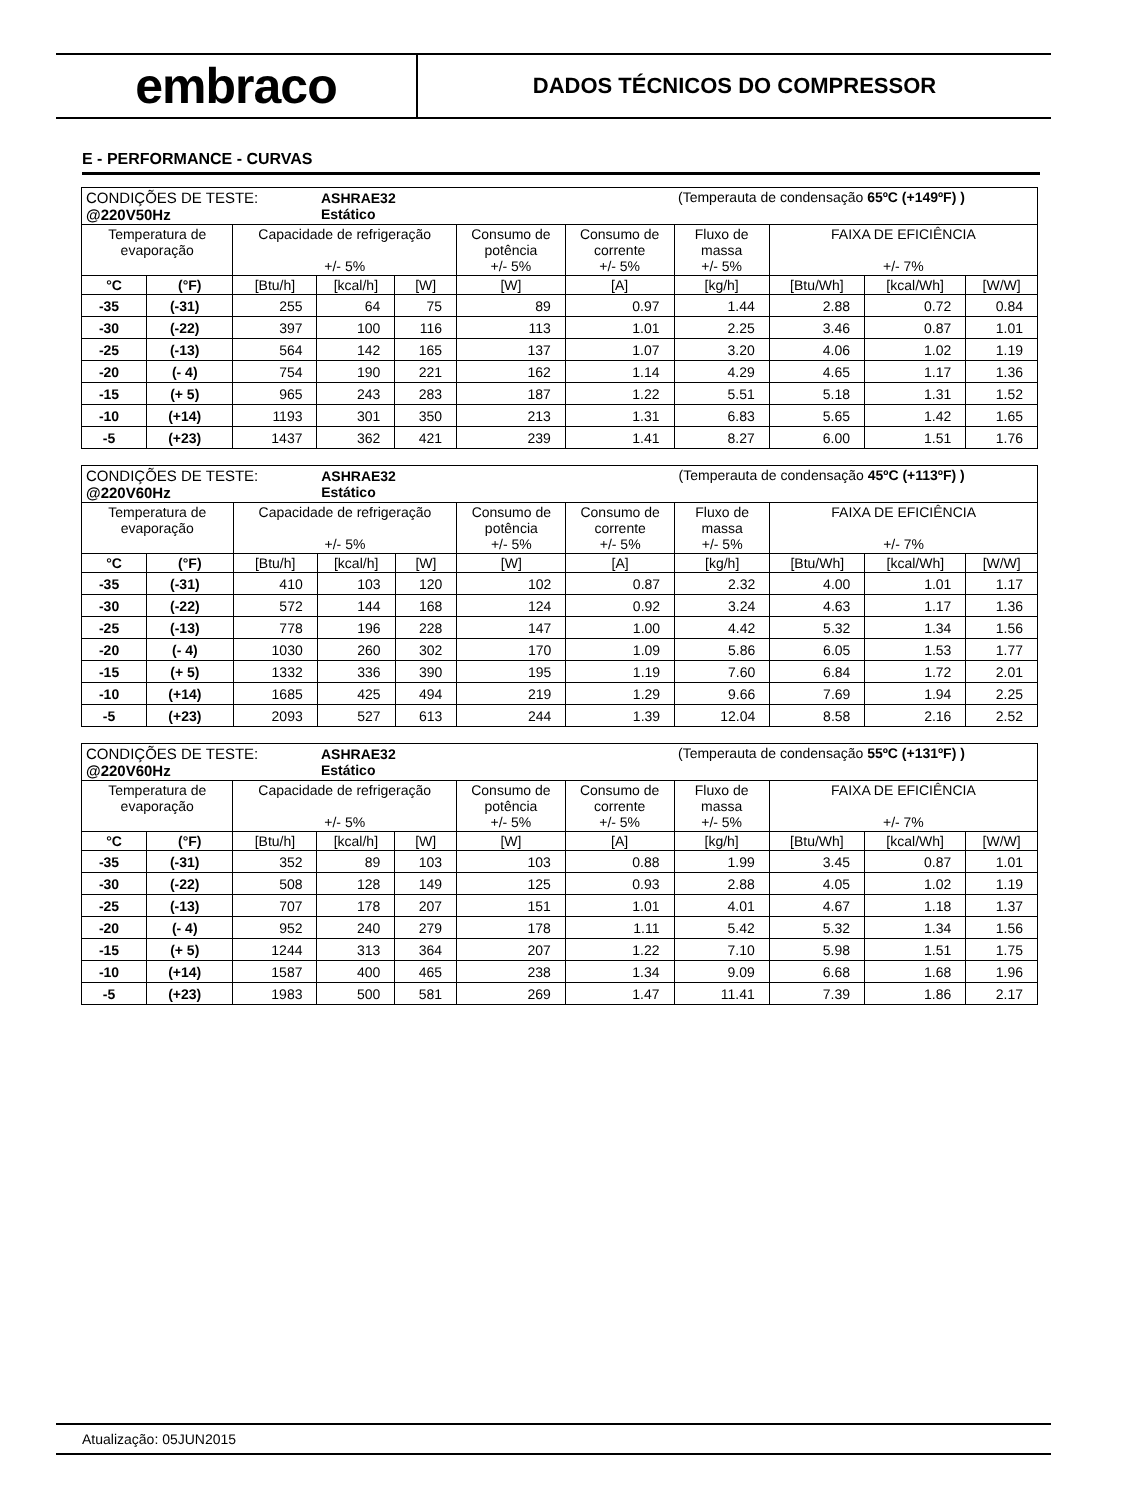embraco
DADOS TÉCNICOS DO COMPRESSOR
E - PERFORMANCE - CURVAS
| CONDIÇÕES DE TESTE: @220V50Hz | | | ASHRAE32 Estático | | | | (Temperauta de condensação 65ºC (+149ºF) ) | | | |
| Temperatura de evaporação | | Capacidade de refrigeração +/- 5% | | | Consumo de potência +/- 5% | Consumo de corrente +/- 5% | Fluxo de massa +/- 5% | FAIXA DE EFICIÊNCIA +/- 7% | | |
| °C | (°F) | [Btu/h] | [kcal/h] | [W] | [W] | [A] | [kg/h] | [Btu/Wh] | [kcal/Wh] | [W/W] |
| -35 | (-31) | 255 | 64 | 75 | 89 | 0.97 | 1.44 | 2.88 | 0.72 | 0.84 |
| -30 | (-22) | 397 | 100 | 116 | 113 | 1.01 | 2.25 | 3.46 | 0.87 | 1.01 |
| -25 | (-13) | 564 | 142 | 165 | 137 | 1.07 | 3.20 | 4.06 | 1.02 | 1.19 |
| -20 | (- 4) | 754 | 190 | 221 | 162 | 1.14 | 4.29 | 4.65 | 1.17 | 1.36 |
| -15 | (+ 5) | 965 | 243 | 283 | 187 | 1.22 | 5.51 | 5.18 | 1.31 | 1.52 |
| -10 | (+14) | 1193 | 301 | 350 | 213 | 1.31 | 6.83 | 5.65 | 1.42 | 1.65 |
| -5 | (+23) | 1437 | 362 | 421 | 239 | 1.41 | 8.27 | 6.00 | 1.51 | 1.76 |
| CONDIÇÕES DE TESTE: @220V60Hz | | | ASHRAE32 Estático | | | | (Temperauta de condensação 45ºC (+113ºF) ) | | | |
| Temperatura de evaporação | | Capacidade de refrigeração +/- 5% | | | Consumo de potência +/- 5% | Consumo de corrente +/- 5% | Fluxo de massa +/- 5% | FAIXA DE EFICIÊNCIA +/- 7% | | |
| °C | (°F) | [Btu/h] | [kcal/h] | [W] | [W] | [A] | [kg/h] | [Btu/Wh] | [kcal/Wh] | [W/W] |
| -35 | (-31) | 410 | 103 | 120 | 102 | 0.87 | 2.32 | 4.00 | 1.01 | 1.17 |
| -30 | (-22) | 572 | 144 | 168 | 124 | 0.92 | 3.24 | 4.63 | 1.17 | 1.36 |
| -25 | (-13) | 778 | 196 | 228 | 147 | 1.00 | 4.42 | 5.32 | 1.34 | 1.56 |
| -20 | (- 4) | 1030 | 260 | 302 | 170 | 1.09 | 5.86 | 6.05 | 1.53 | 1.77 |
| -15 | (+ 5) | 1332 | 336 | 390 | 195 | 1.19 | 7.60 | 6.84 | 1.72 | 2.01 |
| -10 | (+14) | 1685 | 425 | 494 | 219 | 1.29 | 9.66 | 7.69 | 1.94 | 2.25 |
| -5 | (+23) | 2093 | 527 | 613 | 244 | 1.39 | 12.04 | 8.58 | 2.16 | 2.52 |
| CONDIÇÕES DE TESTE: @220V60Hz | | | ASHRAE32 Estático | | | | (Temperauta de condensação 55ºC (+131ºF) ) | | | |
| Temperatura de evaporação | | Capacidade de refrigeração +/- 5% | | | Consumo de potência +/- 5% | Consumo de corrente +/- 5% | Fluxo de massa +/- 5% | FAIXA DE EFICIÊNCIA +/- 7% | | |
| °C | (°F) | [Btu/h] | [kcal/h] | [W] | [W] | [A] | [kg/h] | [Btu/Wh] | [kcal/Wh] | [W/W] |
| -35 | (-31) | 352 | 89 | 103 | 103 | 0.88 | 1.99 | 3.45 | 0.87 | 1.01 |
| -30 | (-22) | 508 | 128 | 149 | 125 | 0.93 | 2.88 | 4.05 | 1.02 | 1.19 |
| -25 | (-13) | 707 | 178 | 207 | 151 | 1.01 | 4.01 | 4.67 | 1.18 | 1.37 |
| -20 | (- 4) | 952 | 240 | 279 | 178 | 1.11 | 5.42 | 5.32 | 1.34 | 1.56 |
| -15 | (+ 5) | 1244 | 313 | 364 | 207 | 1.22 | 7.10 | 5.98 | 1.51 | 1.75 |
| -10 | (+14) | 1587 | 400 | 465 | 238 | 1.34 | 9.09 | 6.68 | 1.68 | 1.96 |
| -5 | (+23) | 1983 | 500 | 581 | 269 | 1.47 | 11.41 | 7.39 | 1.86 | 2.17 |
Atualização: 05JUN2015